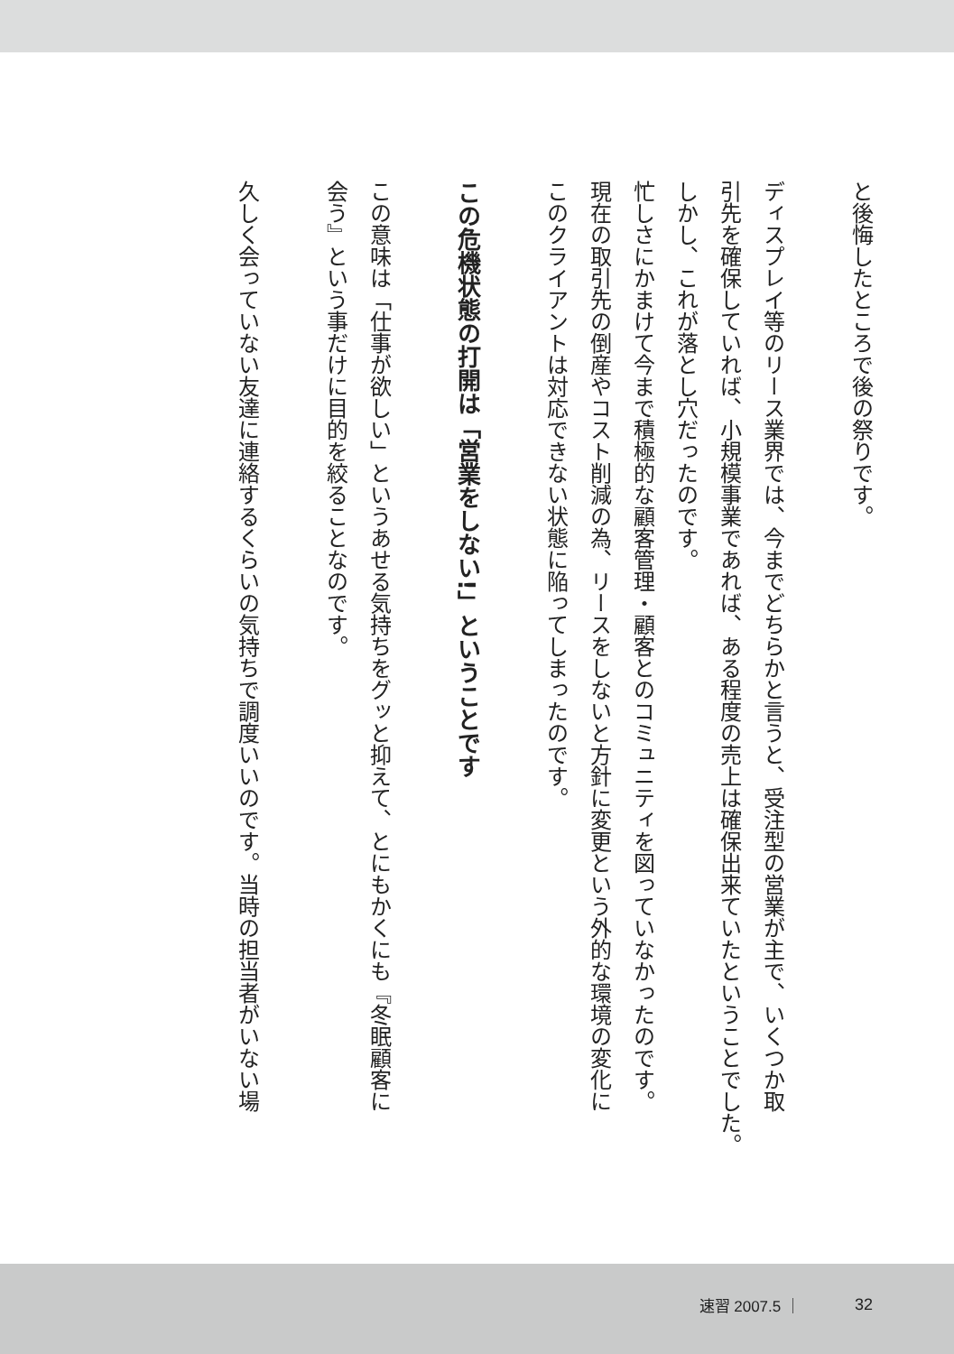と後悔したところで後の祭りです。
ディスプレイ等のリース業界では、今までどちらかと言うと、受注型の営業が主で、いくつか取
引先を確保していれば、小規模事業であれば、ある程度の売上は確保出来ていたということでした。
しかし、これが落とし穴だったのです。
忙しさにかまけて今まで積極的な顧客管理・顧客とのコミュニティを図っていなかったのです。
現在の取引先の倒産やコスト削減の為、リースをしないと方針に変更という外的な環境の変化に
このクライアントは対応できない状態に陥ってしまったのです。
この危機状態の打開は「営業をしない!」ということです
この意味は「仕事が欲しい」というあせる気持ちをグッと抑えて、とにもかくにも『冬眠顧客に
会う』という事だけに目的を絞ることなのです。
久しく会っていない友達に連絡するくらいの気持ちで調度いいのです。当時の担当者がいない場
速習 2007.5 ｜ 32